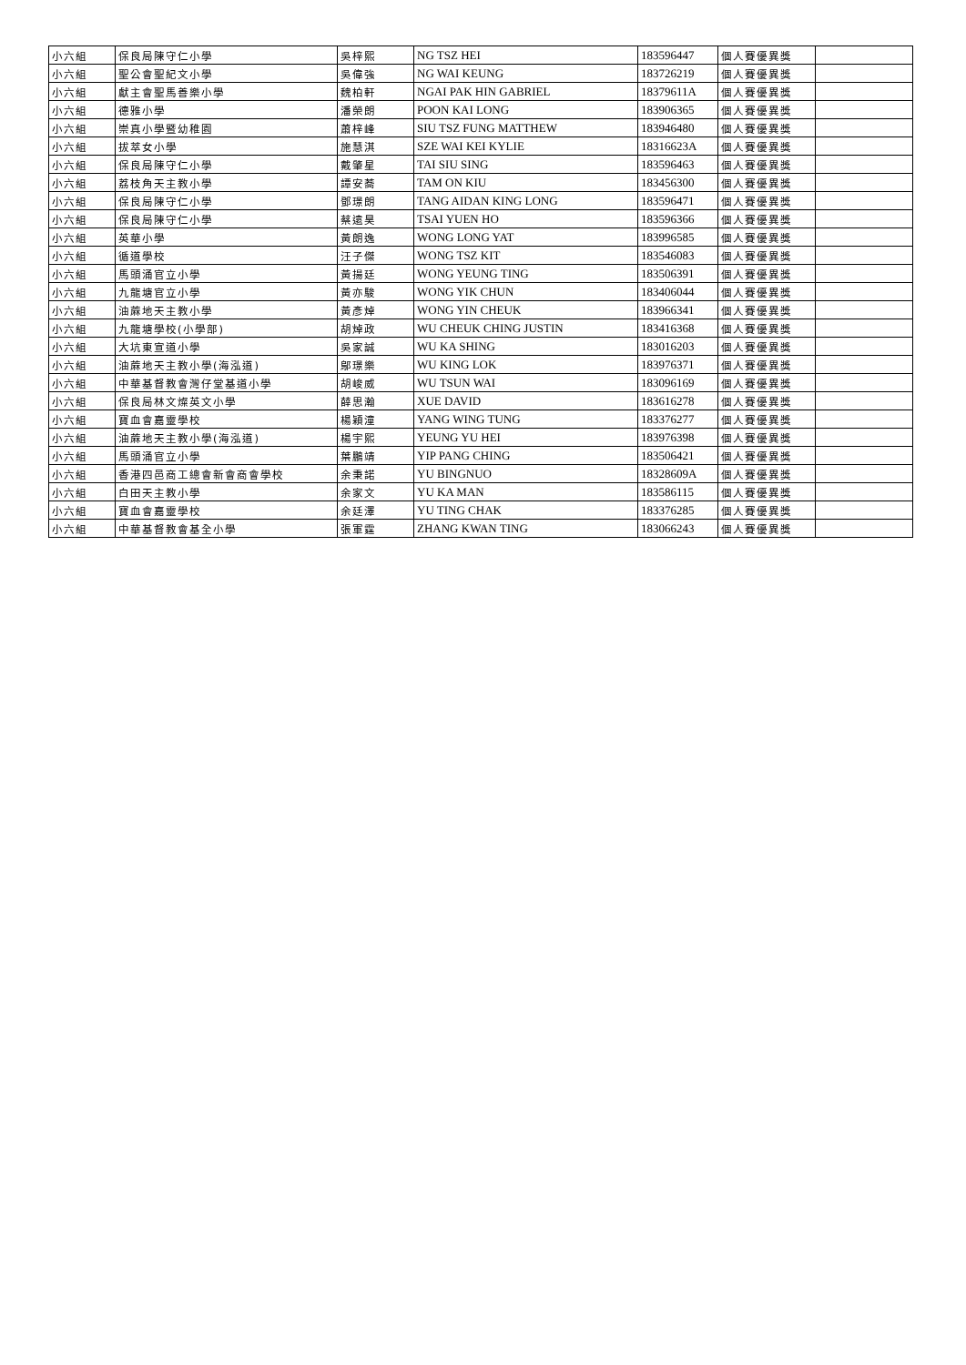| 小六組 | 保良局陳守仁小學 | 吳梓熙 | NG TSZ HEI | 183596447 | 個人賽優異獎 | |
| 小六組 | 聖公會聖紀文小學 | 吳偉強 | NG WAI KEUNG | 183726219 | 個人賽優異獎 | |
| 小六組 | 獻主會聖馬善樂小學 | 魏柏軒 | NGAI PAK HIN GABRIEL | 18379611A | 個人賽優異獎 | |
| 小六組 | 德雅小學 | 潘榮朗 | POON KAI LONG | 183906365 | 個人賽優異獎 | |
| 小六組 | 崇真小學暨幼稚園 | 蕭梓峰 | SIU TSZ FUNG MATTHEW | 183946480 | 個人賽優異獎 | |
| 小六組 | 拔萃女小學 | 施慧淇 | SZE WAI KEI KYLIE | 18316623A | 個人賽優異獎 | |
| 小六組 | 保良局陳守仁小學 | 戴肇星 | TAI SIU SING | 183596463 | 個人賽優異獎 | |
| 小六組 | 荔枝角天主教小學 | 譚安蕎 | TAM ON KIU | 183456300 | 個人賽優異獎 | |
| 小六組 | 保良局陳守仁小學 | 鄧璟朗 | TANG AIDAN KING LONG | 183596471 | 個人賽優異獎 | |
| 小六組 | 保良局陳守仁小學 | 蔡遠昊 | TSAI YUEN HO | 183596366 | 個人賽優異獎 | |
| 小六組 | 英華小學 | 黃朗逸 | WONG LONG YAT | 183996585 | 個人賽優異獎 | |
| 小六組 | 循道學校 | 汪子傑 | WONG TSZ KIT | 183546083 | 個人賽優異獎 | |
| 小六組 | 馬頭涌官立小學 | 黃揚廷 | WONG YEUNG TING | 183506391 | 個人賽優異獎 | |
| 小六組 | 九龍塘官立小學 | 黃亦駿 | WONG YIK CHUN | 183406044 | 個人賽優異獎 | |
| 小六組 | 油蔴地天主教小學 | 黃彥焯 | WONG YIN CHEUK | 183966341 | 個人賽優異獎 | |
| 小六組 | 九龍塘學校(小學部) | 胡焯政 | WU CHEUK CHING JUSTIN | 183416368 | 個人賽優異獎 | |
| 小六組 | 大坑東宣道小學 | 吳家誠 | WU KA SHING | 183016203 | 個人賽優異獎 | |
| 小六組 | 油蔴地天主教小學(海泓道) | 鄔璟樂 | WU KING LOK | 183976371 | 個人賽優異獎 | |
| 小六組 | 中華基督教會灣仔堂基道小學 | 胡峻威 | WU TSUN WAI | 183096169 | 個人賽優異獎 | |
| 小六組 | 保良局林文燦英文小學 | 薛思瀚 | XUE DAVID | 183616278 | 個人賽優異獎 | |
| 小六組 | 寶血會嘉靈學校 | 楊穎潼 | YANG WING TUNG | 183376277 | 個人賽優異獎 | |
| 小六組 | 油蔴地天主教小學(海泓道) | 楊宇熙 | YEUNG YU HEI | 183976398 | 個人賽優異獎 | |
| 小六組 | 馬頭涌官立小學 | 葉鵬靖 | YIP PANG CHING | 183506421 | 個人賽優異獎 | |
| 小六組 | 香港四邑商工總會新會商會學校 | 余秉諾 | YU BINGNUO | 18328609A | 個人賽優異獎 | |
| 小六組 | 白田天主教小學 | 余家文 | YU KA MAN | 183586115 | 個人賽優異獎 | |
| 小六組 | 寶血會嘉靈學校 | 余廷澤 | YU TING CHAK | 183376285 | 個人賽優異獎 | |
| 小六組 | 中華基督教會基全小學 | 張軍霆 | ZHANG KWAN TING | 183066243 | 個人賽優異獎 | |